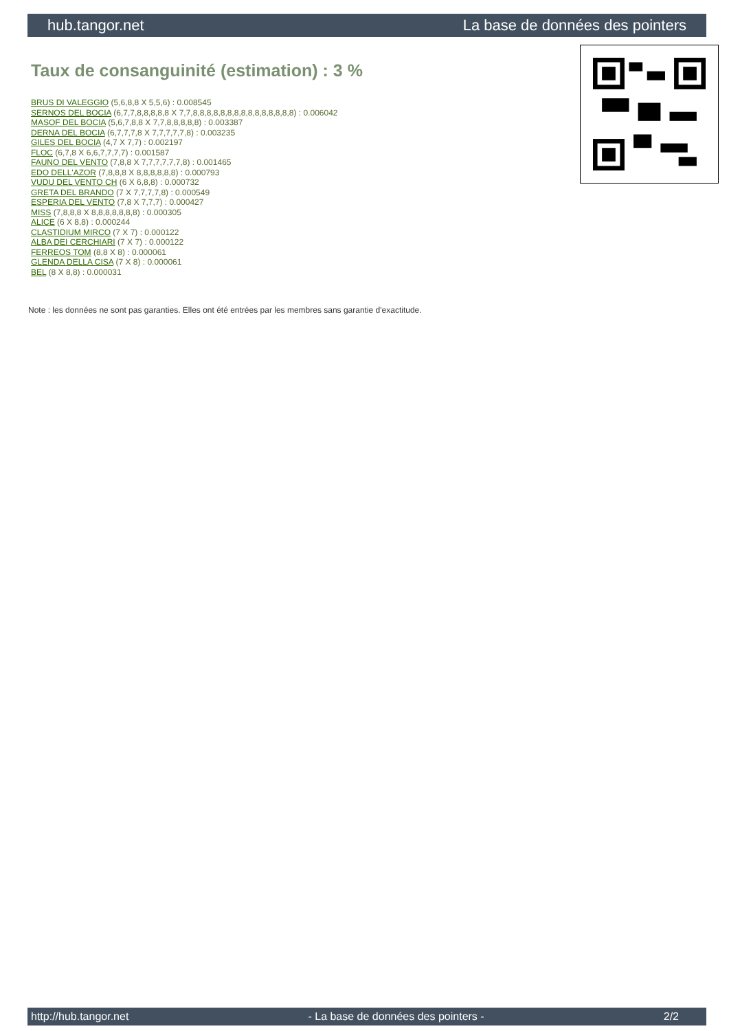hub.tangor.net La base de données des pointers
Taux de consanguinité (estimation) : 3 %
BRUS DI VALEGGIO (5,6,8,8 X 5,5,6) : 0.008545
SERNOS DEL BOCIA (6,7,7,8,8,8,8,8 X 7,7,8,8,8,8,8,8,8,8,8,8,8,8,8,8,8) : 0.006042
MASOF DEL BOCIA (5,6,7,8,8 X 7,7,8,8,8,8,8) : 0.003387
DERNA DEL BOCIA (6,7,7,7,8 X 7,7,7,7,7,8) : 0.003235
GILES DEL BOCIA (4,7 X 7,7) : 0.002197
FLOC (6,7,8 X 6,6,7,7,7,7) : 0.001587
FAUNO DEL VENTO (7,8,8 X 7,7,7,7,7,7,8) : 0.001465
EDO DELL'AZOR (7,8,8,8 X 8,8,8,8,8,8) : 0.000793
VUDU DEL VENTO CH (6 X 6,8,8) : 0.000732
GRETA DEL BRANDO (7 X 7,7,7,7,8) : 0.000549
ESPERIA DEL VENTO (7,8 X 7,7,7) : 0.000427
MISS (7,8,8,8 X 8,8,8,8,8,8,8) : 0.000305
ALICE (6 X 8,8) : 0.000244
CLASTIDIUM MIRCO (7 X 7) : 0.000122
ALBA DEI CERCHIARI (7 X 7) : 0.000122
FERREOS TOM (8,8 X 8) : 0.000061
GLENDA DELLA CISA (7 X 8) : 0.000061
BEL (8 X 8,8) : 0.000031
Note : les données ne sont pas garanties. Elles ont été entrées par les membres sans garantie d'exactitude.
http://hub.tangor.net - La base de données des pointers - 2/2